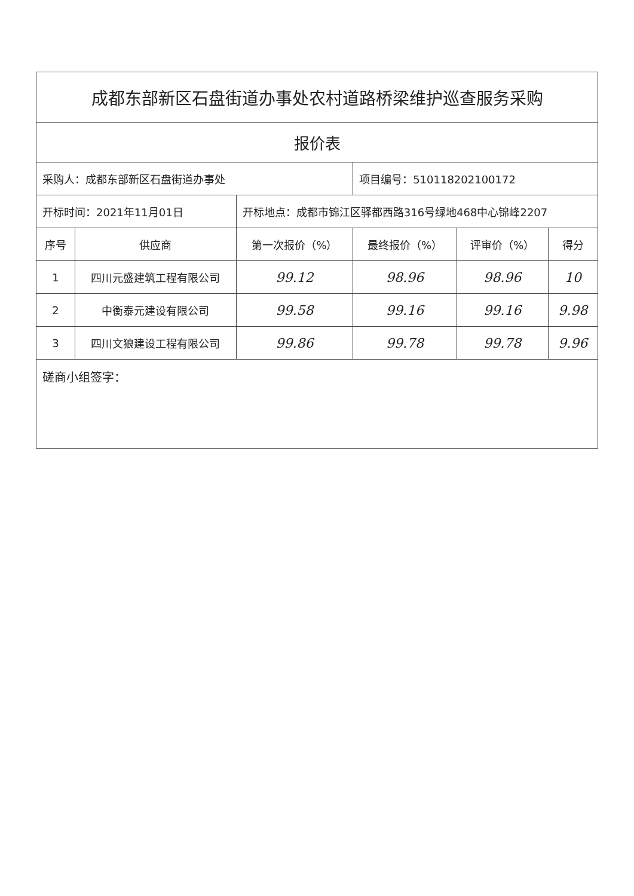| 成都东部新区石盘街道办事处农村道路桥梁维护巡查服务采购 | | | | | |
| 报价表 | | | | | |
| 采购人：成都东部新区石盘街道办事处 | | | 项目编号：510118202100172 | | |
| 开标时间：2021年11月01日 | | 开标地点：成都市锦江区驿都西路316号绿地468中心锦峰2207 | | | |
| 序号 | 供应商 | 第一次报价（%） | 最终报价（%） | 评审价（%） | 得分 |
| 1 | 四川元盛建筑工程有限公司 | 99.12 | 98.96 | 98.96 | 10 |
| 2 | 中衡泰元建设有限公司 | 99.58 | 99.16 | 99.16 | 9.98 |
| 3 | 四川文狼建设工程有限公司 | 99.86 | 99.78 | 99.78 | 9.96 |
| 磋商小组签字： | | | | | |